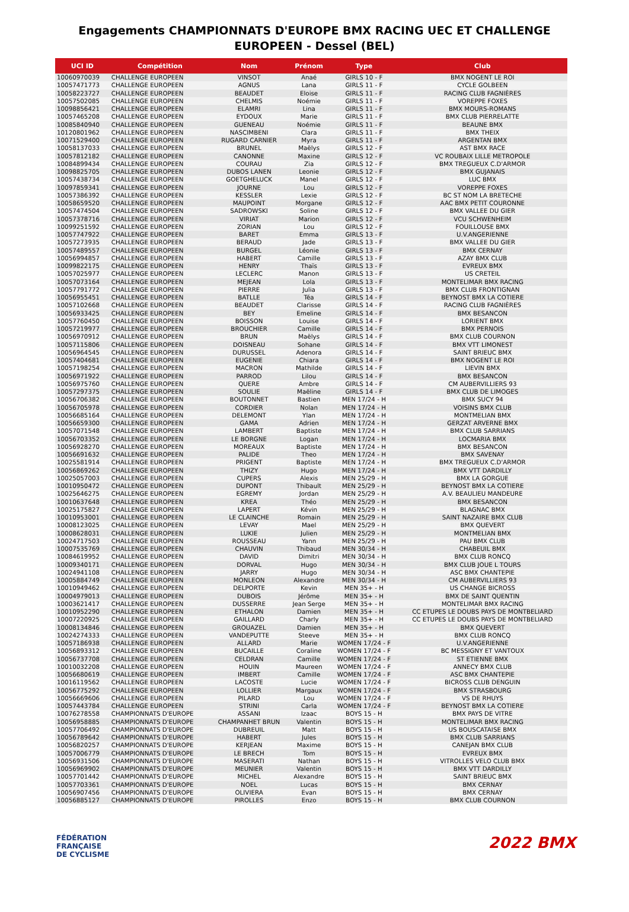Engagements CHAMPIONNATS D'EUROPE BMX RACING UEC ET CHALLENGE EUROPEEN - Dessel (BEL)
| UCI ID | Compétition | Nom | Prénom | Type | Club |
| --- | --- | --- | --- | --- | --- |
| 10060970039 | CHALLENGE EUROPEEN | VINSOT | Anaé | GIRLS 10 - F | BMX NOGENT LE ROI |
| 10057471773 | CHALLENGE EUROPEEN | AGNUS | Lana | GIRLS 11 - F | CYCLE GOLBEEN |
| 10058223727 | CHALLENGE EUROPEEN | BEAUDET | Eloise | GIRLS 11 - F | RACING CLUB FAGNIÈRES |
| 10057502085 | CHALLENGE EUROPEEN | CHELMIS | Noémie | GIRLS 11 - F | VOREPPE FOXES |
| 10098856421 | CHALLENGE EUROPEEN | ELAMRI | Lina | GIRLS 11 - F | BMX MOURS-ROMANS |
| 10057465208 | CHALLENGE EUROPEEN | EYDOUX | Marie | GIRLS 11 - F | BMX CLUB PIERRELATTE |
| 10085840940 | CHALLENGE EUROPEEN | GUENEAU | Noémie | GIRLS 11 - F | BEAUNE BMX |
| 10120801962 | CHALLENGE EUROPEEN | NASCIMBENI | Clara | GIRLS 11 - F | BMX THEIX |
| 10071529400 | CHALLENGE EUROPEEN | RUGARD CARNIER | Myra | GIRLS 11 - F | ARGENTAN BMX |
| 10058137033 | CHALLENGE EUROPEEN | BRUNEL | Maëlys | GIRLS 12 - F | AST BMX RACE |
| 10057812182 | CHALLENGE EUROPEEN | CANONNE | Maxine | GIRLS 12 - F | VC ROUBAIX LILLE METROPOLE |
| 10084899434 | CHALLENGE EUROPEEN | COURAU | Zia | GIRLS 12 - F | BMX TREGUEUX C.D'ARMOR |
| 10098825705 | CHALLENGE EUROPEEN | DUBOS LANEN | Leonie | GIRLS 12 - F | BMX GUJANAIS |
| 10057438734 | CHALLENGE EUROPEEN | GOETGHELUCK | Manel | GIRLS 12 - F | LUC BMX |
| 10097859341 | CHALLENGE EUROPEEN | JOURNE | Lou | GIRLS 12 - F | VOREPPE FOXES |
| 10057386392 | CHALLENGE EUROPEEN | KESSLER | Lexie | GIRLS 12 - F | BC ST NOM LA BRETECHE |
| 10058659520 | CHALLENGE EUROPEEN | MAUPOINT | Morgane | GIRLS 12 - F | AAC BMX PETIT COURONNE |
| 10057474504 | CHALLENGE EUROPEEN | SADROWSKI | Soline | GIRLS 12 - F | BMX VALLEE DU GIER |
| 10057378716 | CHALLENGE EUROPEEN | VIRIAT | Marion | GIRLS 12 - F | VCU SCHWENHEIM |
| 10099251592 | CHALLENGE EUROPEEN | ZORIAN | Lou | GIRLS 12 - F | FOUILLOUSE BMX |
| 10057747922 | CHALLENGE EUROPEEN | BARET | Emma | GIRLS 13 - F | U.V.ANGERIENNE |
| 10057273935 | CHALLENGE EUROPEEN | BERAUD | Jade | GIRLS 13 - F | BMX VALLEE DU GIER |
| 10057489557 | CHALLENGE EUROPEEN | BURGEL | Léonie | GIRLS 13 - F | BMX CERNAY |
| 10056994857 | CHALLENGE EUROPEEN | HABERT | Camille | GIRLS 13 - F | AZAY BMX CLUB |
| 10099822175 | CHALLENGE EUROPEEN | HENRY | Thaïs | GIRLS 13 - F | EVREUX BMX |
| 10057025977 | CHALLENGE EUROPEEN | LECLERC | Manon | GIRLS 13 - F | US CRETEIL |
| 10057073164 | CHALLENGE EUROPEEN | MEJEAN | Lola | GIRLS 13 - F | MONTELIMAR BMX RACING |
| 10057791772 | CHALLENGE EUROPEEN | PIERRE | Julia | GIRLS 13 - F | BMX CLUB FRONTIGNAN |
| 10056955451 | CHALLENGE EUROPEEN | BATLLE | Téa | GIRLS 14 - F | BEYNOST BMX LA COTIERE |
| 10057102668 | CHALLENGE EUROPEEN | BEAUDET | Clarisse | GIRLS 14 - F | RACING CLUB FAGNIÈRES |
| 10056933425 | CHALLENGE EUROPEEN | BEY | Emeline | GIRLS 14 - F | BMX BESANCON |
| 10057760450 | CHALLENGE EUROPEEN | BOISSON | Louise | GIRLS 14 - F | LORIENT BMX |
| 10057219977 | CHALLENGE EUROPEEN | BROUCHIER | Camille | GIRLS 14 - F | BMX PERNOIS |
| 10056970912 | CHALLENGE EUROPEEN | BRUN | Maëlys | GIRLS 14 - F | BMX CLUB COURNON |
| 10057115806 | CHALLENGE EUROPEEN | DOISNEAU | Sohane | GIRLS 14 - F | BMX VTT LIMONEST |
| 10056964545 | CHALLENGE EUROPEEN | DURUSSEL | Adenora | GIRLS 14 - F | SAINT BRIEUC BMX |
| 10057404681 | CHALLENGE EUROPEEN | EUGENIE | Chiara | GIRLS 14 - F | BMX NOGENT LE ROI |
| 10057198254 | CHALLENGE EUROPEEN | MACRON | Mathilde | GIRLS 14 - F | LIEVIN BMX |
| 10056971922 | CHALLENGE EUROPEEN | PARROD | Lilou | GIRLS 14 - F | BMX BESANCON |
| 10056975760 | CHALLENGE EUROPEEN | QUERE | Ambre | GIRLS 14 - F | CM AUBERVILLIERS 93 |
| 10057297375 | CHALLENGE EUROPEEN | SOULIE | Maëline | GIRLS 14 - F | BMX CLUB DE LIMOGES |
| 10056706382 | CHALLENGE EUROPEEN | BOUTONNET | Bastien | MEN 17/24 - H | BMX SUCY 94 |
| 10056705978 | CHALLENGE EUROPEEN | CORDIER | Nolan | MEN 17/24 - H | VOISINS BMX CLUB |
| 10056685164 | CHALLENGE EUROPEEN | DELEMONT | Ylan | MEN 17/24 - H | MONTMELIAN BMX |
| 10056659300 | CHALLENGE EUROPEEN | GAMA | Adrien | MEN 17/24 - H | GERZAT ARVERNE BMX |
| 10057071548 | CHALLENGE EUROPEEN | LAMBERT | Baptiste | MEN 17/24 - H | BMX CLUB SARRIANS |
| 10056703352 | CHALLENGE EUROPEEN | LE BORGNE | Logan | MEN 17/24 - H | LOCMARIA BMX |
| 10056928270 | CHALLENGE EUROPEEN | MOREAUX | Baptiste | MEN 17/24 - H | BMX BESANCON |
| 10056691632 | CHALLENGE EUROPEEN | PALIDE | Theo | MEN 17/24 - H | BMX SAVENAY |
| 10025581914 | CHALLENGE EUROPEEN | PRIGENT | Baptiste | MEN 17/24 - H | BMX TREGUEUX C.D'ARMOR |
| 10056869262 | CHALLENGE EUROPEEN | THIZY | Hugo | MEN 17/24 - H | BMX VTT DARDILLY |
| 10025057003 | CHALLENGE EUROPEEN | CUPERS | Alexis | MEN 25/29 - H | BMX LA GORGUE |
| 10010950472 | CHALLENGE EUROPEEN | DUPONT | Thibault | MEN 25/29 - H | BEYNOST BMX LA COTIERE |
| 10025646275 | CHALLENGE EUROPEEN | EGREMY | Jordan | MEN 25/29 - H | A.V. BEAULIEU MANDEURE |
| 10010637648 | CHALLENGE EUROPEEN | KREA | Théo | MEN 25/29 - H | BMX BESANCON |
| 10025175827 | CHALLENGE EUROPEEN | LAPERT | Kévin | MEN 25/29 - H | BLAGNAC BMX |
| 10010953001 | CHALLENGE EUROPEEN | LE CLAINCHE | Romain | MEN 25/29 - H | SAINT NAZAIRE BMX CLUB |
| 10008123025 | CHALLENGE EUROPEEN | LEVAY | Mael | MEN 25/29 - H | BMX QUEVERT |
| 10008628031 | CHALLENGE EUROPEEN | LUKIE | Julien | MEN 25/29 - H | MONTMELIAN BMX |
| 10024717503 | CHALLENGE EUROPEEN | ROUSSEAU | Yann | MEN 25/29 - H | PAU BMX CLUB |
| 10007535769 | CHALLENGE EUROPEEN | CHAUVIN | Thibaud | MEN 30/34 - H | CHABEUIL BMX |
| 10084619952 | CHALLENGE EUROPEEN | DAVID | Dimitri | MEN 30/34 - H | BMX CLUB RONCQ |
| 10009340171 | CHALLENGE EUROPEEN | DORVAL | Hugo | MEN 30/34 - H | BMX CLUB JOUE L TOURS |
| 10024941108 | CHALLENGE EUROPEEN | JARRY | Hugo | MEN 30/34 - H | ASC BMX CHANTEPIE |
| 10005884749 | CHALLENGE EUROPEEN | MONLEON | Alexandre | MEN 30/34 - H | CM AUBERVILLIERS 93 |
| 10010949462 | CHALLENGE EUROPEEN | DELPORTE | Kevin | MEN 35+ - H | US CHANGE BICROSS |
| 10004979013 | CHALLENGE EUROPEEN | DUBOIS | Jérôme | MEN 35+ - H | BMX DE SAINT QUENTIN |
| 10003621417 | CHALLENGE EUROPEEN | DUSSERRE | Jean Serge | MEN 35+ - H | MONTELIMAR BMX RACING |
| 10010952290 | CHALLENGE EUROPEEN | ETHALON | Damien | MEN 35+ - H | CC ETUPES LE DOUBS PAYS DE MONTBELIARD |
| 10007220925 | CHALLENGE EUROPEEN | GAILLARD | Charly | MEN 35+ - H | CC ETUPES LE DOUBS PAYS DE MONTBELIARD |
| 10008134846 | CHALLENGE EUROPEEN | GROUAZEL | Damien | MEN 35+ - H | BMX QUEVERT |
| 10024274333 | CHALLENGE EUROPEEN | VANDEPUTTE | Steeve | MEN 35+ - H | BMX CLUB RONCQ |
| 10057186938 | CHALLENGE EUROPEEN | ALLARD | Marie | WOMEN 17/24 - F | U.V.ANGERIENNE |
| 10056893312 | CHALLENGE EUROPEEN | BUCAILLE | Coraline | WOMEN 17/24 - F | BC MESSIGNY ET VANTOUX |
| 10056737708 | CHALLENGE EUROPEEN | CELDRAN | Camille | WOMEN 17/24 - F | ST ETIENNE BMX |
| 10010032208 | CHALLENGE EUROPEEN | HOUIN | Maureen | WOMEN 17/24 - F | ANNECY BMX CLUB |
| 10056680619 | CHALLENGE EUROPEEN | IMBERT | Camille | WOMEN 17/24 - F | ASC BMX CHANTEPIE |
| 10016119562 | CHALLENGE EUROPEEN | LACOSTE | Lucie | WOMEN 17/24 - F | BICROSS CLUB DENGUIN |
| 10056775292 | CHALLENGE EUROPEEN | LOLLIER | Margaux | WOMEN 17/24 - F | BMX STRASBOURG |
| 10056669606 | CHALLENGE EUROPEEN | PILARD | Lou | WOMEN 17/24 - F | VS DE RHUYS |
| 10057443784 | CHALLENGE EUROPEEN | STRINI | Carla | WOMEN 17/24 - F | BEYNOST BMX LA COTIERE |
| 10076278558 | CHAMPIONNATS D'EUROPE | ASSANI | Izaac | BOYS 15 - H | BMX PAYS DE VITRE |
| 10056958885 | CHAMPIONNATS D'EUROPE | CHAMPANHET BRUN | Valentin | BOYS 15 - H | MONTELIMAR BMX RACING |
| 10057706492 | CHAMPIONNATS D'EUROPE | DUBREUIL | Matt | BOYS 15 - H | US BOUSCATAISE BMX |
| 10056789642 | CHAMPIONNATS D'EUROPE | HABERT | Jules | BOYS 15 - H | BMX CLUB SARRIANS |
| 10056820257 | CHAMPIONNATS D'EUROPE | KERJEAN | Maxime | BOYS 15 - H | CANEJAN BMX CLUB |
| 10057006779 | CHAMPIONNATS D'EUROPE | LE BRECH | Tom | BOYS 15 - H | EVREUX BMX |
| 10056931506 | CHAMPIONNATS D'EUROPE | MASERATI | Nathan | BOYS 15 - H | VITROLLES VELO CLUB BMX |
| 10056969902 | CHAMPIONNATS D'EUROPE | MEUNIER | Valentin | BOYS 15 - H | BMX VTT DARDILLY |
| 10057701442 | CHAMPIONNATS D'EUROPE | MICHEL | Alexandre | BOYS 15 - H | SAINT BRIEUC BMX |
| 10057703361 | CHAMPIONNATS D'EUROPE | NOEL | Lucas | BOYS 15 - H | BMX CERNAY |
| 10056907456 | CHAMPIONNATS D'EUROPE | OLIVIERA | Evan | BOYS 15 - H | BMX CERNAY |
| 10056885127 | CHAMPIONNATS D'EUROPE | PIROLLES | Enzo | BOYS 15 - H | BMX CLUB COURNON |
FÉDÉRATION
FRANÇAISE
DE CYCLISME
2022 BMX